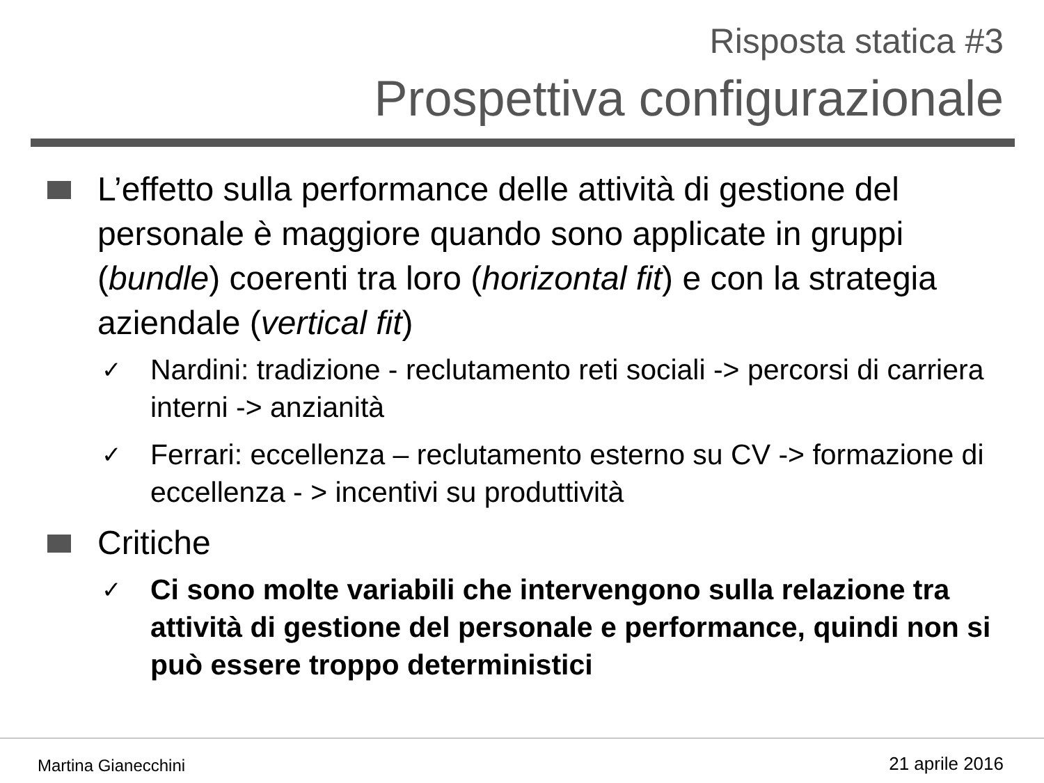Risposta statica #3
Prospettiva configurazionale
L’effetto sulla performance delle attività di gestione del personale è maggiore quando sono applicate in gruppi (bundle) coerenti tra loro (horizontal fit) e con la strategia aziendale (vertical fit)
✓
Nardini: tradizione - reclutamento reti sociali -> percorsi di carriera interni -> anzianità
✓
Ferrari: eccellenza – reclutamento esterno su CV -> formazione di eccellenza - > incentivi su produttività
Critiche
✓
Ci sono molte variabili che intervengono sulla relazione tra attività di gestione del personale e performance, quindi non si può essere troppo deterministici
Martina Gianecchini 21 aprile 2016